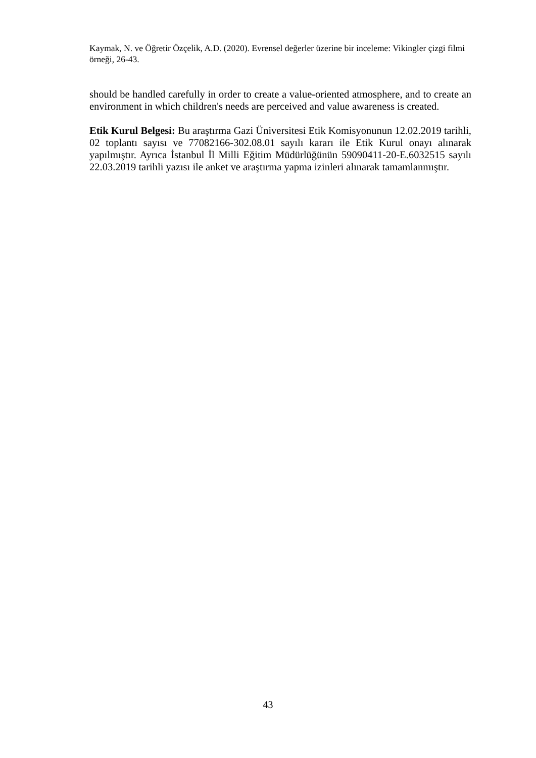Kaymak, N. ve Öğretir Özçelik, A.D. (2020). Evrensel değerler üzerine bir inceleme: Vikingler çizgi filmi örneği, 26-43.
should be handled carefully in order to create a value-oriented atmosphere, and to create an environment in which children's needs are perceived and value awareness is created.
Etik Kurul Belgesi: Bu araştırma Gazi Üniversitesi Etik Komisyonunun 12.02.2019 tarihli, 02 toplantı sayısı ve 77082166-302.08.01 sayılı kararı ile Etik Kurul onayı alınarak yapılmıştır. Ayrıca İstanbul İl Milli Eğitim Müdürlüğünün 59090411-20-E.6032515 sayılı 22.03.2019 tarihli yazısı ile anket ve araştırma yapma izinleri alınarak tamamlanmıştır.
43